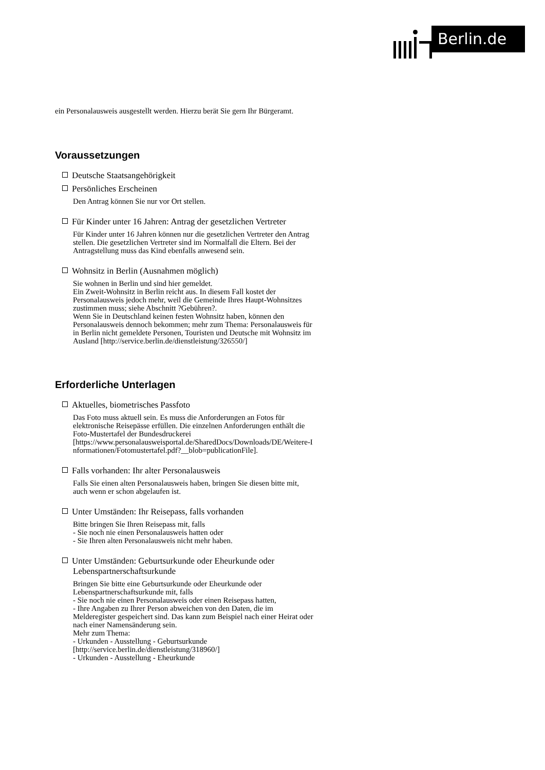Berlin.de
ein Personalausweis ausgestellt werden. Hierzu berät Sie gern Ihr Bürgeramt.
Voraussetzungen
Deutsche Staatsangehörigkeit
Persönliches Erscheinen
Den Antrag können Sie nur vor Ort stellen.
Für Kinder unter 16 Jahren: Antrag der gesetzlichen Vertreter
Für Kinder unter 16 Jahren können nur die gesetzlichen Vertreter den Antrag
stellen. Die gesetzlichen Vertreter sind im Normalfall die Eltern. Bei der
Antragstellung muss das Kind ebenfalls anwesend sein.
Wohnsitz in Berlin (Ausnahmen möglich)
Sie wohnen in Berlin und sind hier gemeldet.
Ein Zweit-Wohnsitz in Berlin reicht aus. In diesem Fall kostet der
Personalausweis jedoch mehr, weil die Gemeinde Ihres Haupt-Wohnsitzes
zustimmen muss; siehe Abschnitt ?Gebühren?.
Wenn Sie in Deutschland keinen festen Wohnsitz haben, können den
Personalausweis dennoch bekommen; mehr zum Thema: Personalausweis für
in Berlin nicht gemeldete Personen, Touristen und Deutsche mit Wohnsitz im
Ausland [http://service.berlin.de/dienstleistung/326550/]
Erforderliche Unterlagen
Aktuelles, biometrisches Passfoto
Das Foto muss aktuell sein. Es muss die Anforderungen an Fotos für
elektronische Reisepässe erfüllen. Die einzelnen Anforderungen enthält die
Foto-Mustertafel der Bundesdruckerei
[https://www.personalausweisportal.de/SharedDocs/Downloads/DE/Weitere-I
nformationen/Fotomustertafel.pdf?__blob=publicationFile].
Falls vorhanden: Ihr alter Personalausweis
Falls Sie einen alten Personalausweis haben, bringen Sie diesen bitte mit,
auch wenn er schon abgelaufen ist.
Unter Umständen: Ihr Reisepass, falls vorhanden
Bitte bringen Sie Ihren Reisepass mit, falls
- Sie noch nie einen Personalausweis hatten oder
- Sie Ihren alten Personalausweis nicht mehr haben.
Unter Umständen: Geburtsurkunde oder Eheurkunde oder
Lebenspartnerschaftsurkunde
Bringen Sie bitte eine Geburtsurkunde oder Eheurkunde oder
Lebenspartnerschaftsurkunde mit, falls
- Sie noch nie einen Personalausweis oder einen Reisepass hatten,
- Ihre Angaben zu Ihrer Person abweichen von den Daten, die im
Melderegister gespeichert sind. Das kann zum Beispiel nach einer Heirat oder
nach einer Namensänderung sein.
Mehr zum Thema:
- Urkunden - Ausstellung - Geburtsurkunde
[http://service.berlin.de/dienstleistung/318960/]
- Urkunden - Ausstellung - Eheurkunde